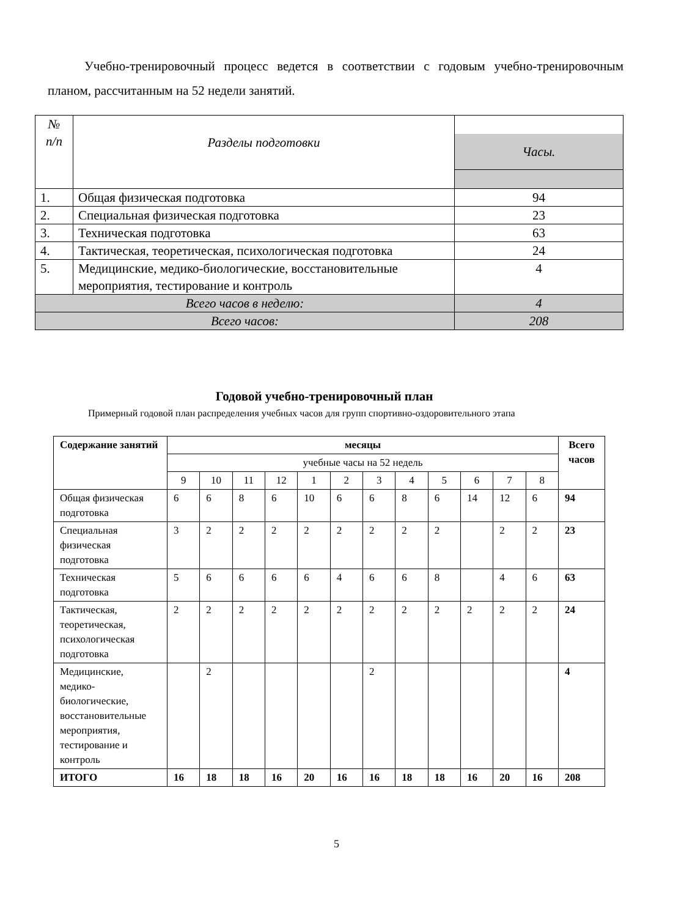Учебно-тренировочный процесс ведется в соответствии с годовым учебно-тренировочным планом, рассчитанным на 52 недели занятий.
| № п/п | Разделы подготовки | Часы. |
| --- | --- | --- |
| 1. | Общая физическая подготовка | 94 |
| 2. | Специальная физическая подготовка | 23 |
| 3. | Техническая подготовка | 63 |
| 4. | Тактическая, теоретическая, психологическая подготовка | 24 |
| 5. | Медицинские, медико-биологические, восстановительные мероприятия, тестирование и контроль | 4 |
| Всего часов в неделю: | | 4 |
| Всего часов: | | 208 |
Годовой учебно-тренировочный план
Примерный годовой план распределения учебных часов для групп спортивно-оздоровительного этапа
| Содержание занятий | месяцы | | | | | | | | | | | | Всего часов |
| --- | --- | --- | --- | --- | --- | --- | --- | --- | --- | --- | --- | --- | --- |
| | учебные часы на 52 недель | | | | | | | | | | | | |
| | 9 | 10 | 11 | 12 | 1 | 2 | 3 | 4 | 5 | 6 | 7 | 8 | |
| Общая физическая подготовка | 6 | 6 | 8 | 6 | 10 | 6 | 6 | 8 | 6 | 14 | 12 | 6 | 94 |
| Специальная физическая подготовка | 3 | 2 | 2 | 2 | 2 | 2 | 2 | 2 | 2 | | 2 | 2 | 23 |
| Техническая подготовка | 5 | 6 | 6 | 6 | 6 | 4 | 6 | 6 | 8 | | 4 | 6 | 63 |
| Тактическая, теоретическая, психологическая подготовка | 2 | 2 | 2 | 2 | 2 | 2 | 2 | 2 | 2 | 2 | 2 | 2 | 24 |
| Медицинские, медико-биологические, восстановительные мероприятия, тестирование и контроль | | 2 | | | | | 2 | | | | | | 4 |
| ИТОГО | 16 | 18 | 18 | 16 | 20 | 16 | 16 | 18 | 18 | 16 | 20 | 16 | 208 |
5